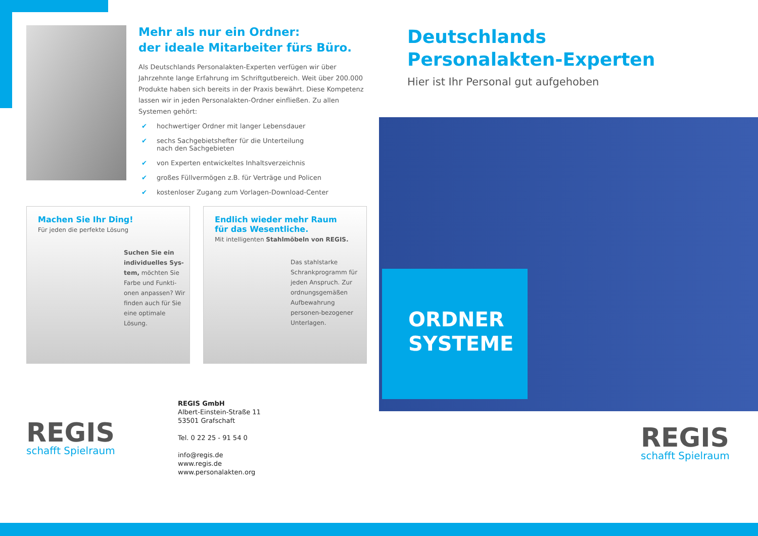Mehr als nur ein Ordner:
der ideale Mitarbeiter fürs Büro.
Als Deutschlands Personalakten-Experten verfügen wir über Jahrzehnte lange Erfahrung im Schriftgutbereich. Weit über 200.000 Produkte haben sich bereits in der Praxis bewährt. Diese Kompetenz lassen wir in jeden Personalakten-Ordner einfließen. Zu allen Systemen gehört:
✔ hochwertiger Ordner mit langer Lebensdauer
✔ sechs Sachgebietshefter für die Unterteilung
nach den Sachgebieten
✔ von Experten entwickeltes Inhaltsverzeichnis
✔ großes Füllvermögen z.B. für Verträge und Policen
✔ kostenloser Zugang zum Vorlagen-Download-Center
Machen Sie Ihr Ding!
Für jeden die perfekte Lösung
Suchen Sie ein individuelles Sys-tem, möchten Sie Farbe und Funkti-onen anpassen? Wir finden auch für Sie eine optimale Lösung.
Endlich wieder mehr Raum
für das Wesentliche.
Mit intelligenten Stahlmöbeln von REGIS.
Das stahlstarke Schrankprogramm für jeden Anspruch. Zur ordnungsgemäßen Aufbewahrung personen-bezogener Unterlagen.
REGIS
schafft Spielraum
REGIS GmbH
Albert-Einstein-Straße 11
53501 Grafschaft
Tel. 0 22 25 - 91 54 0
info@regis.de
www.regis.de
www.personalakten.org
Deutschlands
Personalakten-Experten
Hier ist Ihr Personal gut aufgehoben
ORDNER
SYSTEME
REGIS
schafft Spielraum